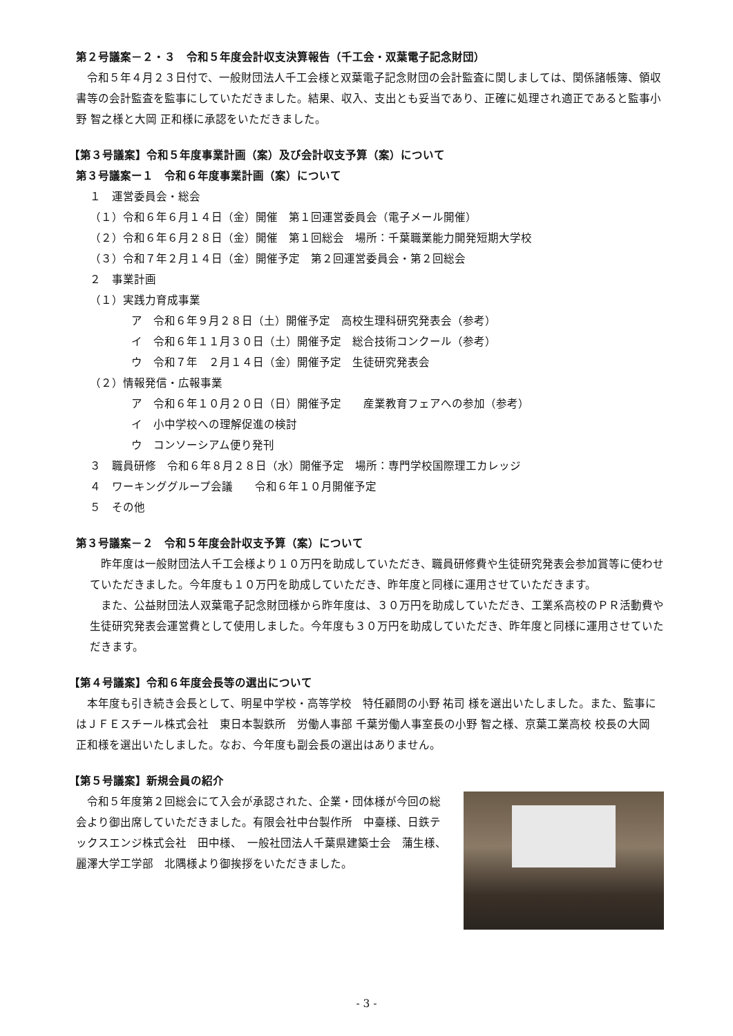第２号議案－２・３　令和５年度会計収支決算報告（千工会・双葉電子記念財団）
令和５年４月２３日付で、一般財団法人千工会様と双葉電子記念財団の会計監査に関しましては、関係諸帳簿、領収書等の会計監査を監事にしていただきました。結果、収入、支出とも妥当であり、正確に処理され適正であると監事小野 智之様と大岡 正和様に承認をいただきました。
【第３号議案】令和５年度事業計画（案）及び会計収支予算（案）について
第３号議案ー１　令和６年度事業計画（案）について
１　運営委員会・総会
（１）令和６年６月１４日（金）開催　第１回運営委員会（電子メール開催）
（２）令和６年６月２８日（金）開催　第１回総会　場所：千葉職業能力開発短期大学校
（３）令和７年２月１４日（金）開催予定　第２回運営委員会・第２回総会
２　事業計画
（１）実践力育成事業
ア　令和６年９月２８日（土）開催予定　高校生理科研究発表会（参考）
イ　令和６年１１月３０日（土）開催予定　総合技術コンクール（参考）
ウ　令和７年　２月１４日（金）開催予定　生徒研究発表会
（２）情報発信・広報事業
ア　令和６年１０月２０日（日）開催予定　　産業教育フェアへの参加（参考）
イ　小中学校への理解促進の検討
ウ　コンソーシアム便り発刊
３　職員研修　令和６年８月２８日（水）開催予定　場所：専門学校国際理工カレッジ
４　ワーキンググループ会議　　令和６年１０月開催予定
５　その他
第３号議案－２　令和５年度会計収支予算（案）について
昨年度は一般財団法人千工会様より１０万円を助成していただき、職員研修費や生徒研究発表会参加賞等に使わせていただきました。今年度も１０万円を助成していただき、昨年度と同様に運用させていただきます。
また、公益財団法人双葉電子記念財団様から昨年度は、３０万円を助成していただき、工業系高校のＰＲ活動費や生徒研究発表会運営費として使用しました。今年度も３０万円を助成していただき、昨年度と同様に運用させていただきます。
【第４号議案】令和６年度会長等の選出について
本年度も引き続き会長として、明星中学校・高等学校　特任顧問の小野 祐司 様を選出いたしました。また、監事にはＪＦＥスチール株式会社　東日本製鉄所　労働人事部 千葉労働人事室長の小野 智之様、京葉工業高校 校長の大岡 正和様を選出いたしました。なお、今年度も副会長の選出はありません。
【第５号議案】新規会員の紹介
令和５年度第２回総会にて入会が承認された、企業・団体様が今回の総会より御出席していただきました。有限会社中台製作所　中臺様、日鉄テックスエンジ株式会社　田中様、　一般社団法人千葉県建築士会　蒲生様、麗澤大学工学部　北隅様より御挨拶をいただきました。
- 3 -